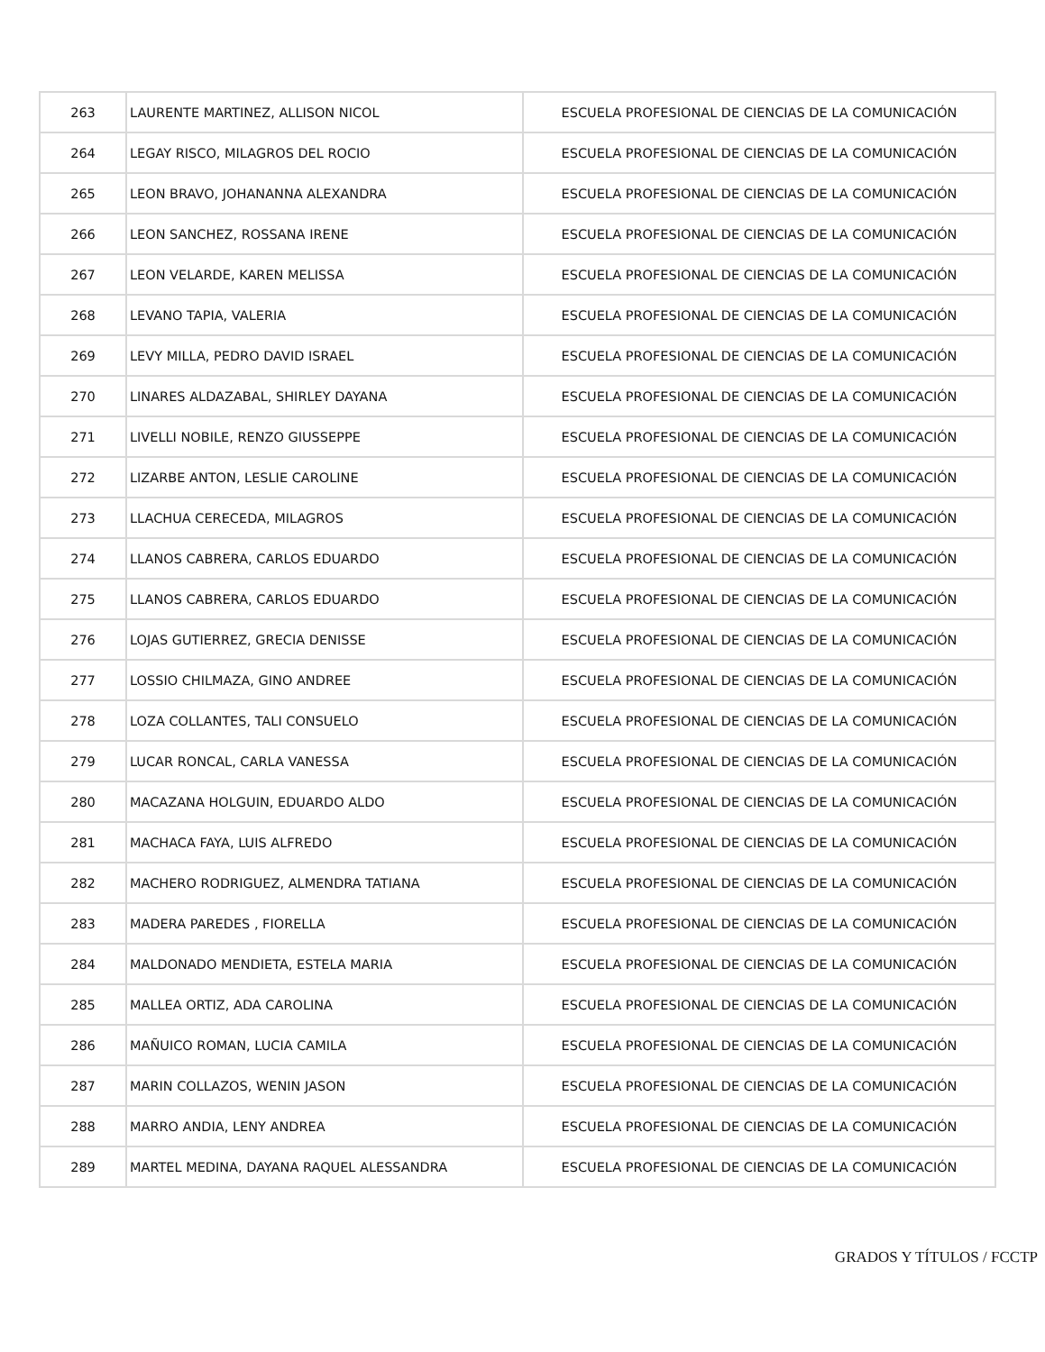| 263 | LAURENTE MARTINEZ, ALLISON NICOL | ESCUELA PROFESIONAL DE CIENCIAS DE LA COMUNICACIÓN |
| 264 | LEGAY RISCO, MILAGROS DEL ROCIO | ESCUELA PROFESIONAL DE CIENCIAS DE LA COMUNICACIÓN |
| 265 | LEON BRAVO, JOHANANNA ALEXANDRA | ESCUELA PROFESIONAL DE CIENCIAS DE LA COMUNICACIÓN |
| 266 | LEON SANCHEZ, ROSSANA IRENE | ESCUELA PROFESIONAL DE CIENCIAS DE LA COMUNICACIÓN |
| 267 | LEON VELARDE, KAREN MELISSA | ESCUELA PROFESIONAL DE CIENCIAS DE LA COMUNICACIÓN |
| 268 | LEVANO TAPIA, VALERIA | ESCUELA PROFESIONAL DE CIENCIAS DE LA COMUNICACIÓN |
| 269 | LEVY MILLA, PEDRO DAVID ISRAEL | ESCUELA PROFESIONAL DE CIENCIAS DE LA COMUNICACIÓN |
| 270 | LINARES ALDAZABAL, SHIRLEY DAYANA | ESCUELA PROFESIONAL DE CIENCIAS DE LA COMUNICACIÓN |
| 271 | LIVELLI NOBILE, RENZO GIUSSEPPE | ESCUELA PROFESIONAL DE CIENCIAS DE LA COMUNICACIÓN |
| 272 | LIZARBE ANTON, LESLIE CAROLINE | ESCUELA PROFESIONAL DE CIENCIAS DE LA COMUNICACIÓN |
| 273 | LLACHUA CERECEDA, MILAGROS | ESCUELA PROFESIONAL DE CIENCIAS DE LA COMUNICACIÓN |
| 274 | LLANOS CABRERA, CARLOS EDUARDO | ESCUELA PROFESIONAL DE CIENCIAS DE LA COMUNICACIÓN |
| 275 | LLANOS CABRERA, CARLOS EDUARDO | ESCUELA PROFESIONAL DE CIENCIAS DE LA COMUNICACIÓN |
| 276 | LOJAS GUTIERREZ, GRECIA DENISSE | ESCUELA PROFESIONAL DE CIENCIAS DE LA COMUNICACIÓN |
| 277 | LOSSIO CHILMAZA, GINO ANDREE | ESCUELA PROFESIONAL DE CIENCIAS DE LA COMUNICACIÓN |
| 278 | LOZA COLLANTES, TALI CONSUELO | ESCUELA PROFESIONAL DE CIENCIAS DE LA COMUNICACIÓN |
| 279 | LUCAR RONCAL, CARLA VANESSA | ESCUELA PROFESIONAL DE CIENCIAS DE LA COMUNICACIÓN |
| 280 | MACAZANA HOLGUIN, EDUARDO ALDO | ESCUELA PROFESIONAL DE CIENCIAS DE LA COMUNICACIÓN |
| 281 | MACHACA FAYA, LUIS ALFREDO | ESCUELA PROFESIONAL DE CIENCIAS DE LA COMUNICACIÓN |
| 282 | MACHERO RODRIGUEZ, ALMENDRA TATIANA | ESCUELA PROFESIONAL DE CIENCIAS DE LA COMUNICACIÓN |
| 283 | MADERA PAREDES , FIORELLA | ESCUELA PROFESIONAL DE CIENCIAS DE LA COMUNICACIÓN |
| 284 | MALDONADO MENDIETA, ESTELA MARIA | ESCUELA PROFESIONAL DE CIENCIAS DE LA COMUNICACIÓN |
| 285 | MALLEA ORTIZ, ADA CAROLINA | ESCUELA PROFESIONAL DE CIENCIAS DE LA COMUNICACIÓN |
| 286 | MAÑUICO ROMAN, LUCIA CAMILA | ESCUELA PROFESIONAL DE CIENCIAS DE LA COMUNICACIÓN |
| 287 | MARIN COLLAZOS, WENIN JASON | ESCUELA PROFESIONAL DE CIENCIAS DE LA COMUNICACIÓN |
| 288 | MARRO ANDIA, LENY ANDREA | ESCUELA PROFESIONAL DE CIENCIAS DE LA COMUNICACIÓN |
| 289 | MARTEL MEDINA, DAYANA RAQUEL ALESSANDRA | ESCUELA PROFESIONAL DE CIENCIAS DE LA COMUNICACIÓN |
GRADOS Y TÍTULOS / FCCTP